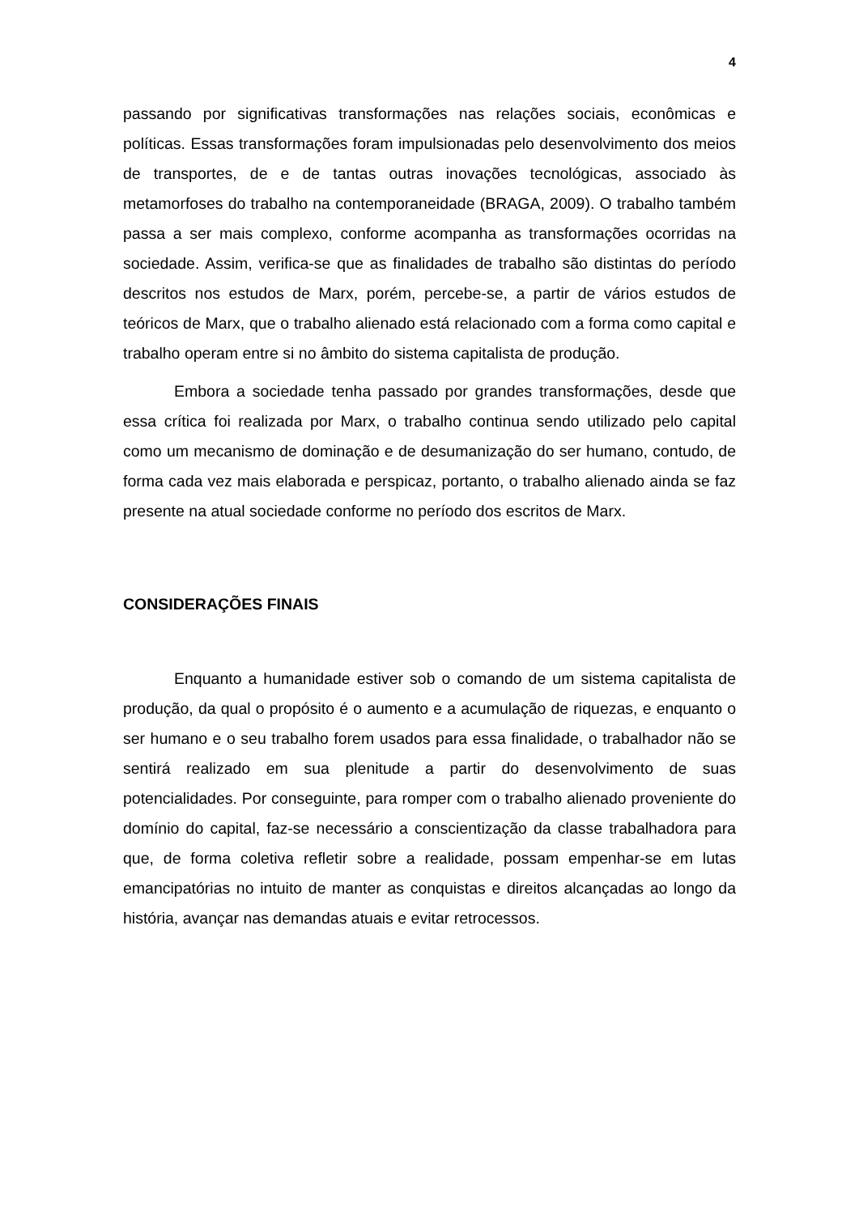4
passando por significativas transformações nas relações sociais, econômicas e políticas. Essas transformações foram impulsionadas pelo desenvolvimento dos meios de transportes, de e de tantas outras inovações tecnológicas, associado às metamorfoses do trabalho na contemporaneidade (BRAGA, 2009). O trabalho também passa a ser mais complexo, conforme acompanha as transformações ocorridas na sociedade. Assim, verifica-se que as finalidades de trabalho são distintas do período descritos nos estudos de Marx, porém, percebe-se, a partir de vários estudos de teóricos de Marx, que o trabalho alienado está relacionado com a forma como capital e trabalho operam entre si no âmbito do sistema capitalista de produção.
Embora a sociedade tenha passado por grandes transformações, desde que essa crítica foi realizada por Marx, o trabalho continua sendo utilizado pelo capital como um mecanismo de dominação e de desumanização do ser humano, contudo, de forma cada vez mais elaborada e perspicaz, portanto, o trabalho alienado ainda se faz presente na atual sociedade conforme no período dos escritos de Marx.
CONSIDERAÇÕES FINAIS
Enquanto a humanidade estiver sob o comando de um sistema capitalista de produção, da qual o propósito é o aumento e a acumulação de riquezas, e enquanto o ser humano e o seu trabalho forem usados para essa finalidade, o trabalhador não se sentirá realizado em sua plenitude a partir do desenvolvimento de suas potencialidades. Por conseguinte, para romper com o trabalho alienado proveniente do domínio do capital, faz-se necessário a conscientização da classe trabalhadora para que, de forma coletiva refletir sobre a realidade, possam empenhar-se em lutas emancipatórias no intuito de manter as conquistas e direitos alcançadas ao longo da história, avançar nas demandas atuais e evitar retrocessos.